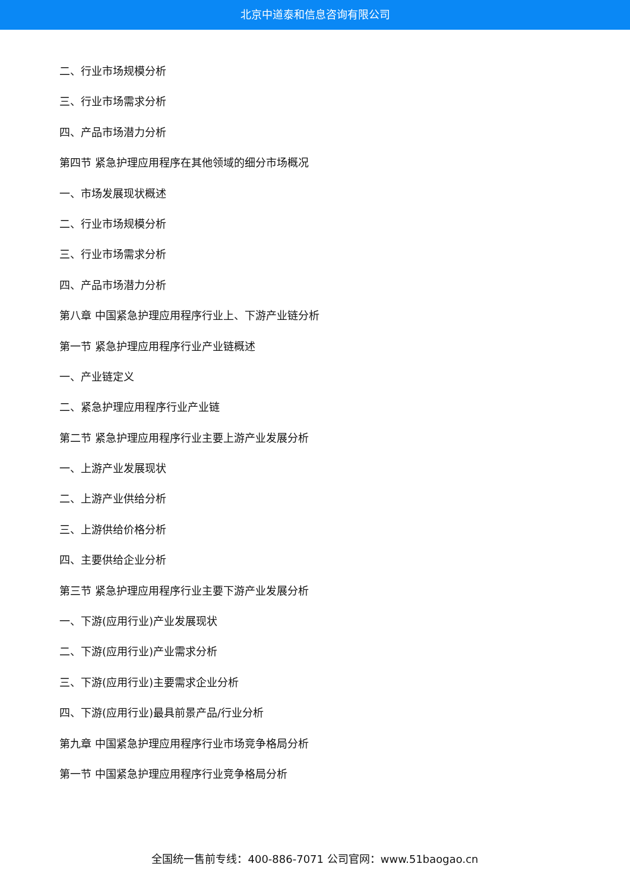北京中道泰和信息咨询有限公司
二、行业市场规模分析
三、行业市场需求分析
四、产品市场潜力分析
第四节 紧急护理应用程序在其他领域的细分市场概况
一、市场发展现状概述
二、行业市场规模分析
三、行业市场需求分析
四、产品市场潜力分析
第八章 中国紧急护理应用程序行业上、下游产业链分析
第一节 紧急护理应用程序行业产业链概述
一、产业链定义
二、紧急护理应用程序行业产业链
第二节 紧急护理应用程序行业主要上游产业发展分析
一、上游产业发展现状
二、上游产业供给分析
三、上游供给价格分析
四、主要供给企业分析
第三节 紧急护理应用程序行业主要下游产业发展分析
一、下游(应用行业)产业发展现状
二、下游(应用行业)产业需求分析
三、下游(应用行业)主要需求企业分析
四、下游(应用行业)最具前景产品/行业分析
第九章 中国紧急护理应用程序行业市场竞争格局分析
第一节 中国紧急护理应用程序行业竞争格局分析
全国统一售前专线：400-886-7071 公司官网：www.51baogao.cn